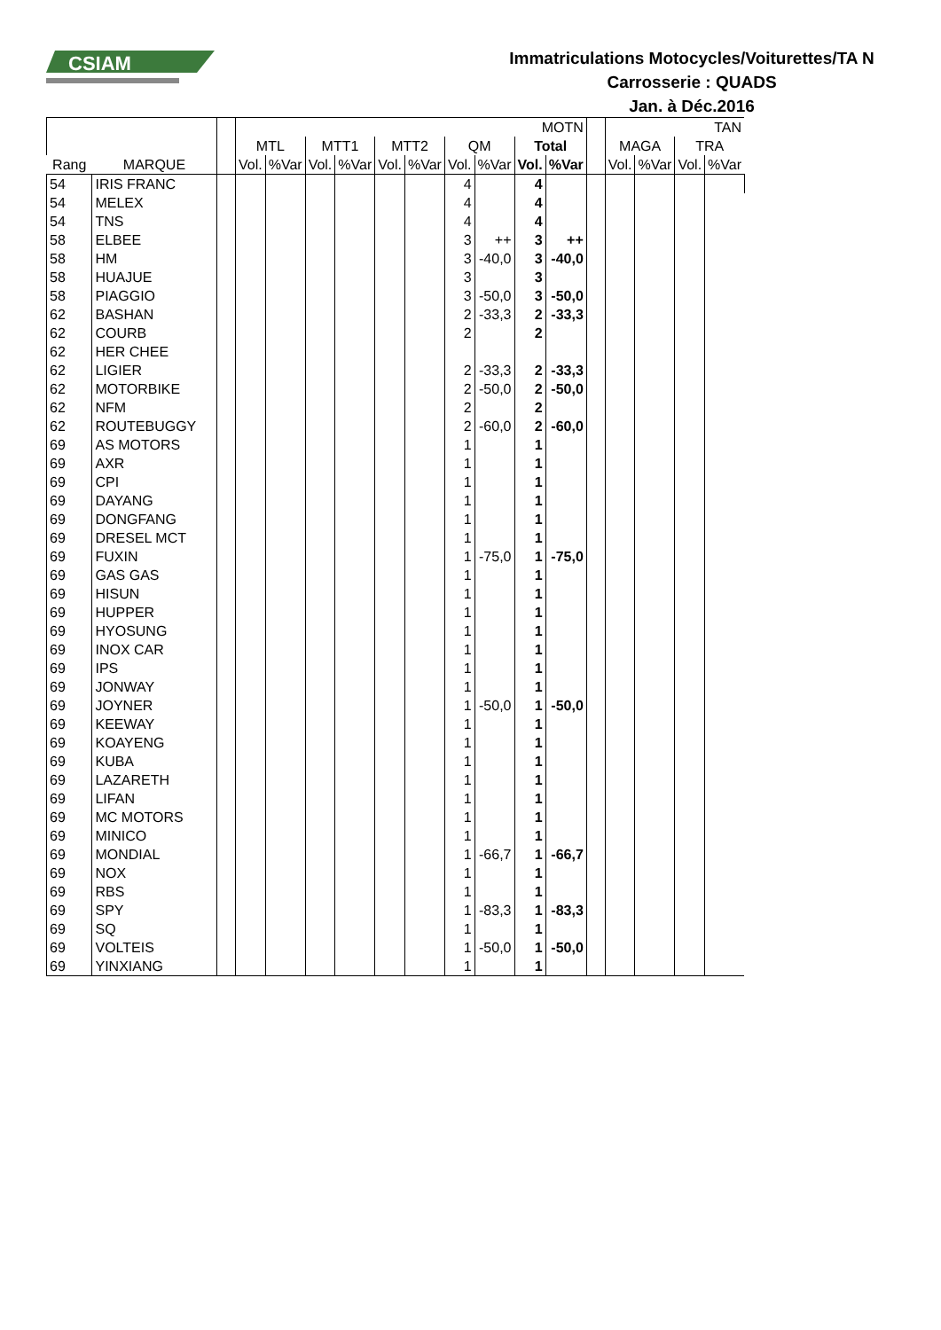CSIAM
Immatriculations Motocycles/Voiturettes/TA N
Carrosserie : QUADS
Jan. à Déc.2016
| | | | MOTN | | | | | | | | | | | TAN | | | |
| --- | --- | --- | --- | --- | --- | --- | --- | --- | --- | --- | --- | --- | --- | --- | --- | --- | --- |
| | | | MTL | | MTT1 | | MTT2 | | QM | | Total | | | MAGA | | TRA | |
| Rang | MARQUE | | Vol. | %Var | Vol. | %Var | Vol. | %Var | Vol. | %Var | Vol. | %Var | | Vol. | %Var | Vol. | %Var |
| 54 | IRIS FRANC | | | | | | | | 4 | | 4 | | | | | | |
| 54 | MELEX | | | | | | | | 4 | | 4 | | | | | | |
| 54 | TNS | | | | | | | | 4 | | 4 | | | | | | |
| 58 | ELBEE | | | | | | | | 3 | ++ | 3 | ++ | | | | | |
| 58 | HM | | | | | | | | 3 | -40,0 | 3 | -40,0 | | | | | |
| 58 | HUAJUE | | | | | | | | 3 | | 3 | | | | | | |
| 58 | PIAGGIO | | | | | | | | 3 | -50,0 | 3 | -50,0 | | | | | |
| 62 | BASHAN | | | | | | | | 2 | -33,3 | 2 | -33,3 | | | | | |
| 62 | COURB | | | | | | | | 2 | | 2 | | | | | | |
| 62 | HER CHEE | | | | | | | | | | | | | | | | |
| 62 | LIGIER | | | | | | | | 2 | -33,3 | 2 | -33,3 | | | | | |
| 62 | MOTORBIKE | | | | | | | | 2 | -50,0 | 2 | -50,0 | | | | | |
| 62 | NFM | | | | | | | | 2 | | 2 | | | | | | |
| 62 | ROUTEBUGGY | | | | | | | | 2 | -60,0 | 2 | -60,0 | | | | | |
| 69 | AS MOTORS | | | | | | | | 1 | | 1 | | | | | | |
| 69 | AXR | | | | | | | | 1 | | 1 | | | | | | |
| 69 | CPI | | | | | | | | 1 | | 1 | | | | | | |
| 69 | DAYANG | | | | | | | | 1 | | 1 | | | | | | |
| 69 | DONGFANG | | | | | | | | 1 | | 1 | | | | | | |
| 69 | DRESEL MCT | | | | | | | | 1 | | 1 | | | | | | |
| 69 | FUXIN | | | | | | | | 1 | -75,0 | 1 | -75,0 | | | | | |
| 69 | GAS GAS | | | | | | | | 1 | | 1 | | | | | | |
| 69 | HISUN | | | | | | | | 1 | | 1 | | | | | | |
| 69 | HUPPER | | | | | | | | 1 | | 1 | | | | | | |
| 69 | HYOSUNG | | | | | | | | 1 | | 1 | | | | | | |
| 69 | INOX CAR | | | | | | | | 1 | | 1 | | | | | | |
| 69 | IPS | | | | | | | | 1 | | 1 | | | | | | |
| 69 | JONWAY | | | | | | | | 1 | | 1 | | | | | | |
| 69 | JOYNER | | | | | | | | 1 | -50,0 | 1 | -50,0 | | | | | |
| 69 | KEEWAY | | | | | | | | 1 | | 1 | | | | | | |
| 69 | KOAYENG | | | | | | | | 1 | | 1 | | | | | | |
| 69 | KUBA | | | | | | | | 1 | | 1 | | | | | | |
| 69 | LAZARETH | | | | | | | | 1 | | 1 | | | | | | |
| 69 | LIFAN | | | | | | | | 1 | | 1 | | | | | | |
| 69 | MC MOTORS | | | | | | | | 1 | | 1 | | | | | | |
| 69 | MINICO | | | | | | | | 1 | | 1 | | | | | | |
| 69 | MONDIAL | | | | | | | | 1 | -66,7 | 1 | -66,7 | | | | | |
| 69 | NOX | | | | | | | | 1 | | 1 | | | | | | |
| 69 | RBS | | | | | | | | 1 | | 1 | | | | | | |
| 69 | SPY | | | | | | | | 1 | -83,3 | 1 | -83,3 | | | | | |
| 69 | SQ | | | | | | | | 1 | | 1 | | | | | | |
| 69 | VOLTEIS | | | | | | | | 1 | -50,0 | 1 | -50,0 | | | | | |
| 69 | YINXIANG | | | | | | | | 1 | | 1 | | | | | | |